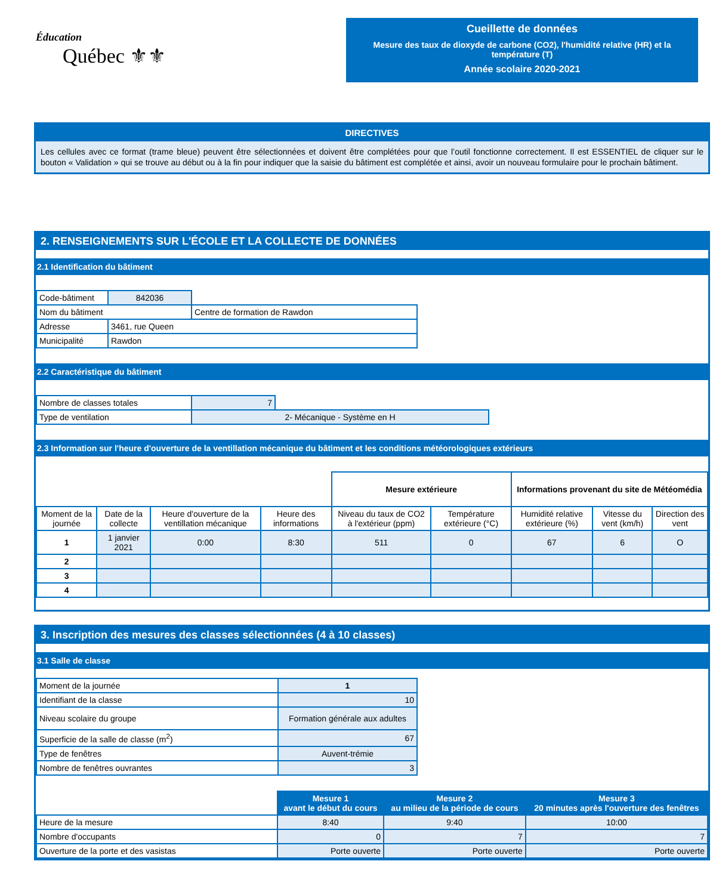Éducation
Québec ⚜⚜
Cueillette de données
Mesure des taux de dioxyde de carbone (CO2), l'humidité relative (HR) et la température (T)
Année scolaire 2020-2021
DIRECTIVES
Les cellules avec ce format (trame bleue) peuvent être sélectionnées et doivent être complétées pour que l’outil fonctionne correctement. Il est ESSENTIEL de cliquer sur le bouton « Validation » qui se trouve au début ou à la fin pour indiquer que la saisie du bâtiment est complétée et ainsi, avoir un nouveau formulaire pour le prochain bâtiment.
2. RENSEIGNEMENTS SUR L'ÉCOLE ET LA COLLECTE DE DONNÉES
2.1 Identification du bâtiment
| Code-bâtiment | 842036 | |
| Nom du bâtiment | | Centre de formation de Rawdon |
| Adresse | 3461, rue Queen | |
| Municipalité | Rawdon | |
2.2 Caractéristique du bâtiment
| Nombre de classes totales | 7 | |
| Type de ventilation | 2- Mécanique - Système en H | |
2.3 Information sur l'heure d'ouverture de la ventillation mécanique du bâtiment et les conditions météorologiques extérieurs
| | | | | Mesure extérieure | | Informations provenant du site de Météomédia | | |
| --- | --- | --- | --- | --- | --- | --- | --- | --- |
| Moment de la journée | Date de la collecte | Heure d'ouverture de la ventillation mécanique | Heure des informations | Niveau du taux de CO2 à l'extérieur (ppm) | Température extérieure (°C) | Humidité relative extérieure (%) | Vitesse du vent (km/h) | Direction des vent |
| 1 | 1 janvier 2021 | 0:00 | 8:30 | 511 | 0 | 67 | 6 | O |
| 2 | | | | | | | | |
| 3 | | | | | | | | |
| 4 | | | | | | | | |
3. Inscription des mesures des classes sélectionnées (4 à 10 classes)
3.1 Salle de classe
| Moment de la journée | 1 |
| Identifiant de la classe | 10 |
| Niveau scolaire du groupe | Formation générale aux adultes |
| Superficie de la salle de classe (m<sup>2</sup>) | 67 |
| Type de fenêtres | Auvent-trémie |
| Nombre de fenêtres ouvrantes | 3 |
| | Mesure 1 avant le début du cours | Mesure 2 au milieu de la période de cours | Mesure 3 20 minutes après l'ouverture des fenêtres |
| --- | --- | --- | --- |
| Heure de la mesure | 8:40 | 9:40 | 10:00 |
| Nombre d'occupants | 0 | 7 | 7 |
| Ouverture de la porte et des vasistas | Porte ouverte | Porte ouverte | Porte ouverte |